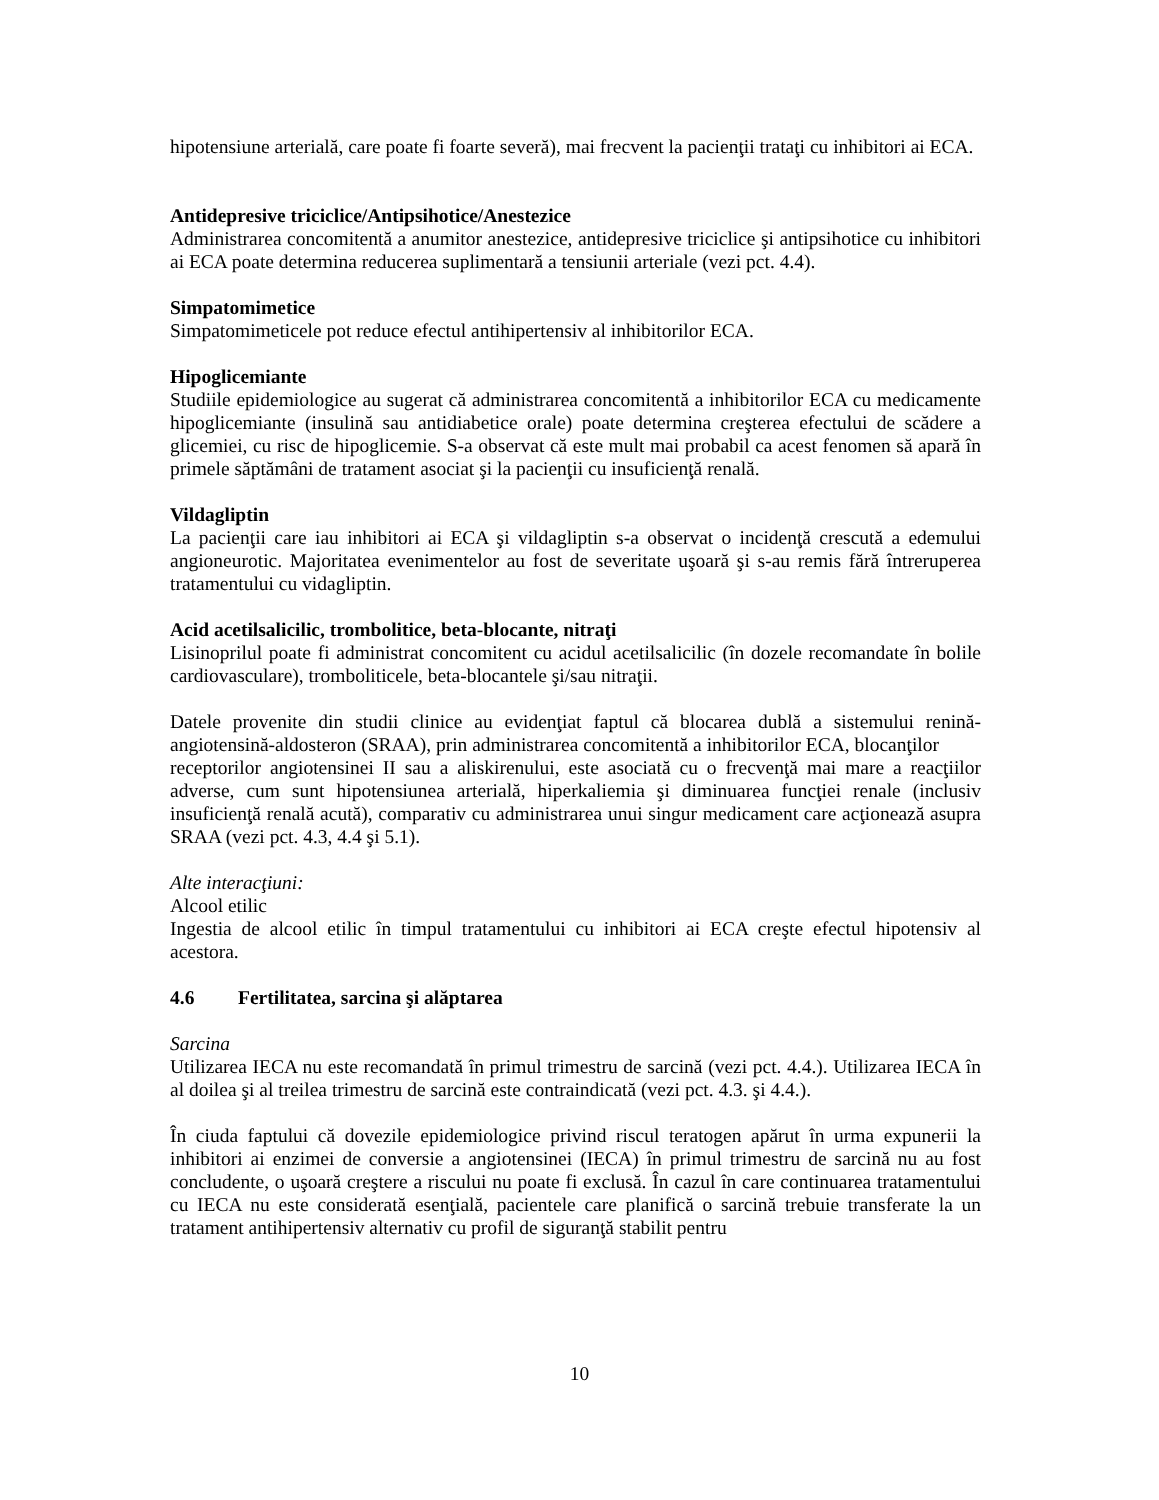hipotensiune arterială, care poate fi foarte severă), mai frecvent la pacienţii trataţi cu inhibitori ai ECA.
Antidepresive triciclice/Antipsihotice/Anestezice
Administrarea concomitentă a anumitor anestezice, antidepresive triciclice şi antipsihotice cu inhibitori ai ECA poate determina reducerea suplimentară a tensiunii arteriale (vezi pct. 4.4).
Simpatomimetice
Simpatomimeticele pot reduce efectul antihipertensiv al inhibitorilor ECA.
Hipoglicemiante
Studiile epidemiologice au sugerat că administrarea concomitentă a inhibitorilor ECA cu medicamente hipoglicemiante (insulină sau antidiabetice orale) poate determina creşterea efectului de scădere a glicemiei, cu risc de hipoglicemie. S-a observat că este mult mai probabil ca acest fenomen să apară în primele săptămâni de tratament asociat şi la pacienţii cu insuficienţă renală.
Vildagliptin
La pacienţii care iau inhibitori ai ECA şi vildagliptin s-a observat o incidenţă crescută a edemului angioneurotic. Majoritatea evenimentelor au fost de severitate uşoară şi s-au remis fără întreruperea tratamentului cu vidagliptin.
Acid acetilsalicilic, trombolitice, beta-blocante, nitraţi
Lisinoprilul poate fi administrat concomitent cu acidul acetilsalicilic (în dozele recomandate în bolile cardiovasculare), tromboliticele, beta-blocantele şi/sau nitraţii.
Datele provenite din studii clinice au evidenţiat faptul că blocarea dublă a sistemului renină-angiotensină-aldosteron (SRAA), prin administrarea concomitentă a inhibitorilor ECA, blocanţilor
receptorilor angiotensinei II sau a aliskirenului, este asociată cu o frecvenţă mai mare a reacţiilor adverse, cum sunt hipotensiunea arterială, hiperkaliemia şi diminuarea funcţiei renale (inclusiv insuficienţă renală acută), comparativ cu administrarea unui singur medicament care acţionează asupra SRAA (vezi pct. 4.3, 4.4 şi 5.1).
Alte interacţiuni:
Alcool etilic
Ingestia de alcool etilic în timpul tratamentului cu inhibitori ai ECA creşte efectul hipotensiv al acestora.
4.6 Fertilitatea, sarcina şi alăptarea
Sarcina
Utilizarea IECA nu este recomandată în primul trimestru de sarcină (vezi pct. 4.4.). Utilizarea IECA în al doilea şi al treilea trimestru de sarcină este contraindicată (vezi pct. 4.3. şi 4.4.).
În ciuda faptului că dovezile epidemiologice privind riscul teratogen apărut în urma expunerii la inhibitori ai enzimei de conversie a angiotensinei (IECA) în primul trimestru de sarcină nu au fost concludente, o uşoară creştere a riscului nu poate fi exclusă. În cazul în care continuarea tratamentului cu IECA nu este considerată esenţială, pacientele care planifică o sarcină trebuie transferate la un tratament antihipertensiv alternativ cu profil de siguranţă stabilit pentru
10